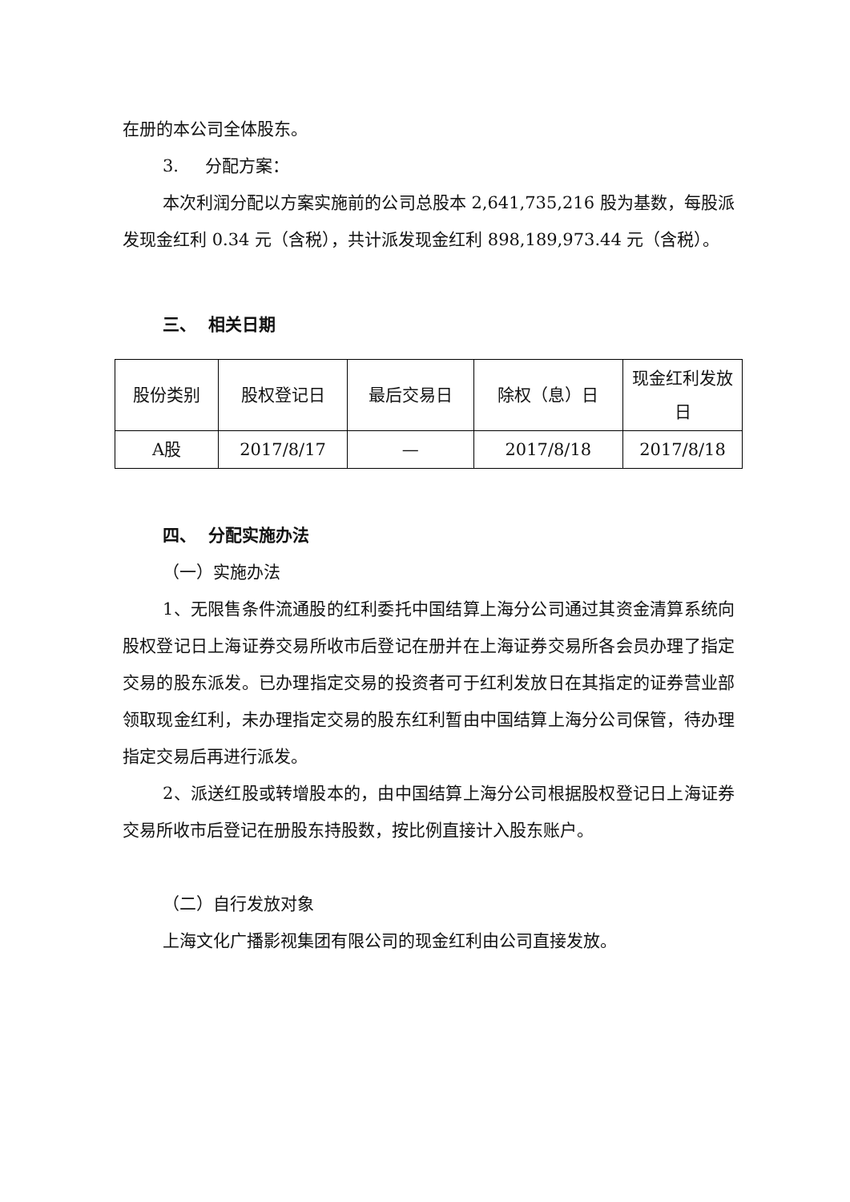在册的本公司全体股东。
3. 分配方案：
本次利润分配以方案实施前的公司总股本 2,641,735,216 股为基数，每股派发现金红利 0.34 元（含税），共计派发现金红利 898,189,973.44 元（含税）。
三、 相关日期
| 股份类别 | 股权登记日 | 最后交易日 | 除权（息）日 | 现金红利发放日 |
| --- | --- | --- | --- | --- |
| A股 | 2017/8/17 | — | 2017/8/18 | 2017/8/18 |
四、 分配实施办法
（一）实施办法
1、无限售条件流通股的红利委托中国结算上海分公司通过其资金清算系统向股权登记日上海证券交易所收市后登记在册并在上海证券交易所各会员办理了指定交易的股东派发。已办理指定交易的投资者可于红利发放日在其指定的证券营业部领取现金红利，未办理指定交易的股东红利暂由中国结算上海分公司保管，待办理指定交易后再进行派发。
2、派送红股或转增股本的，由中国结算上海分公司根据股权登记日上海证券交易所收市后登记在册股东持股数，按比例直接计入股东账户。
（二）自行发放对象
上海文化广播影视集团有限公司的现金红利由公司直接发放。